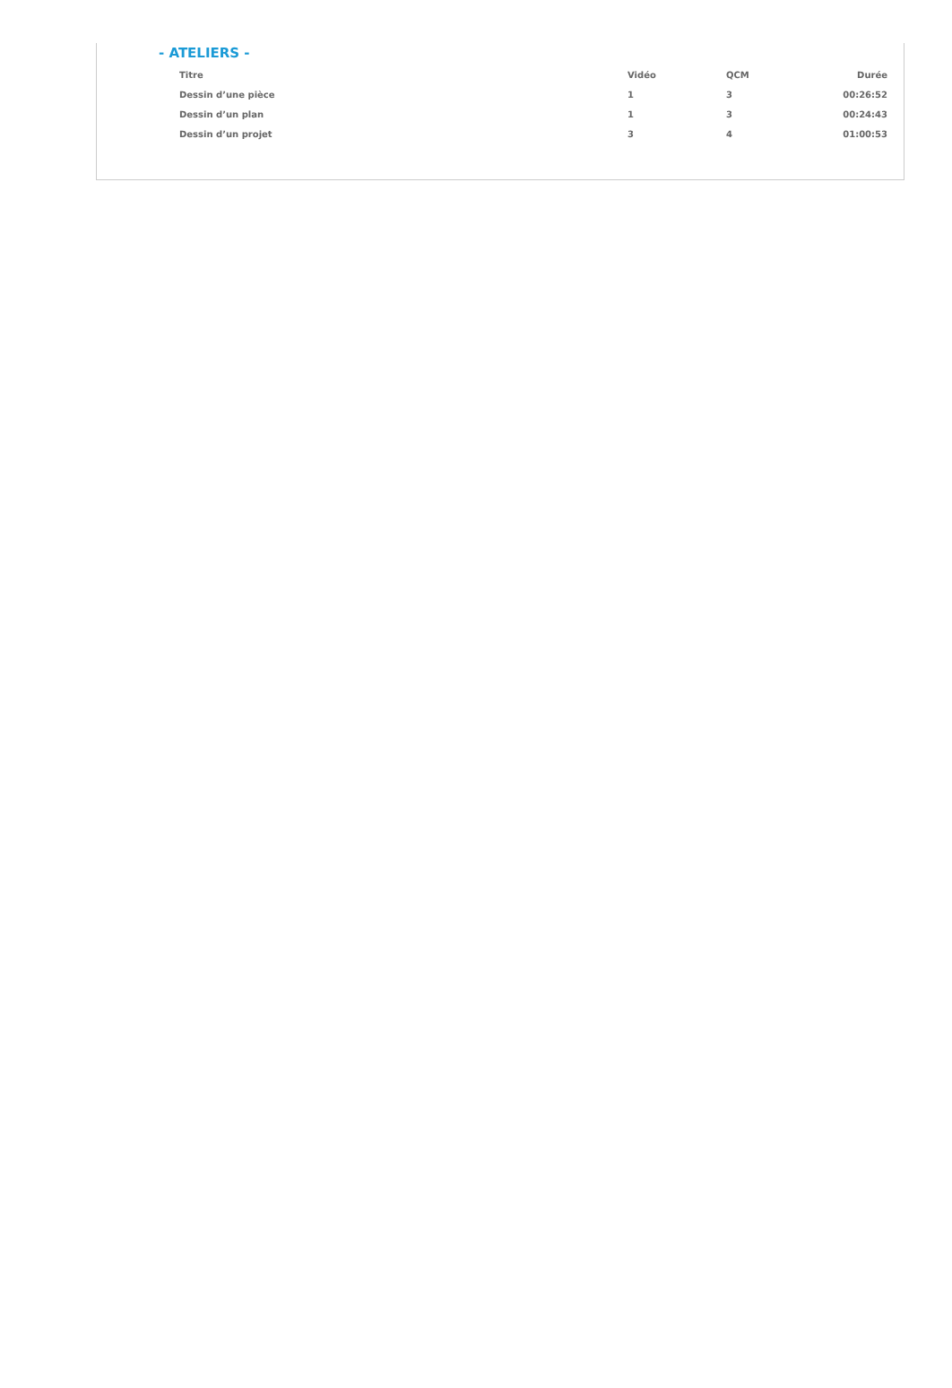- ATELIERS -
| Titre | Vidéo | QCM | Durée |
| --- | --- | --- | --- |
| Dessin d’une pièce | 1 | 3 | 00:26:52 |
| Dessin d’un plan | 1 | 3 | 00:24:43 |
| Dessin d’un projet | 3 | 4 | 01:00:53 |